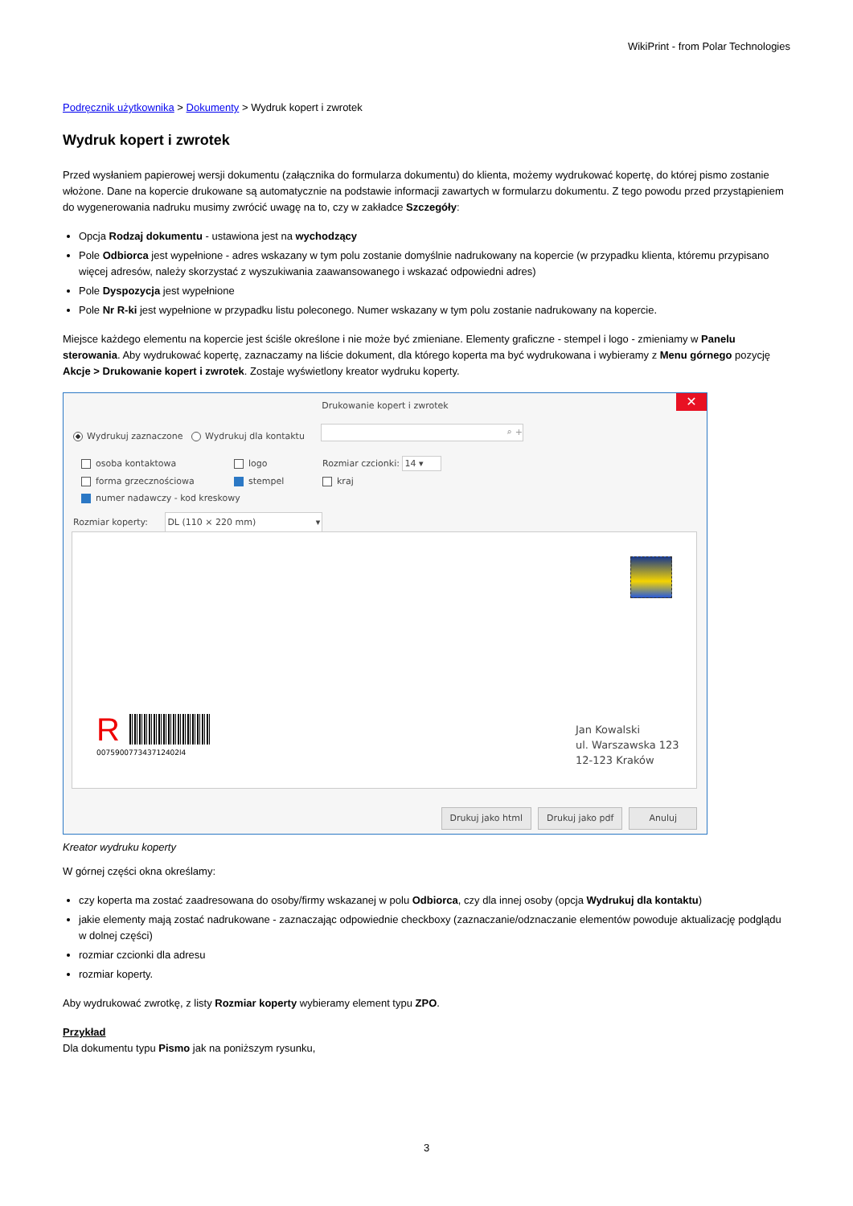WikiPrint - from Polar Technologies
Podręcznik użytkownika > Dokumenty > Wydruk kopert i zwrotek
Wydruk kopert i zwrotek
Przed wysłaniem papierowej wersji dokumentu (załącznika do formularza dokumentu) do klienta, możemy wydrukować kopertę, do której pismo zostanie włożone. Dane na kopercie drukowane są automatycznie na podstawie informacji zawartych w formularzu dokumentu. Z tego powodu przed przystąpieniem do wygenerowania nadruku musimy zwrócić uwagę na to, czy w zakładce Szczegóły:
Opcja Rodzaj dokumentu - ustawiona jest na wychodzący
Pole Odbiorca jest wypełnione - adres wskazany w tym polu zostanie domyślnie nadrukowany na kopercie (w przypadku klienta, któremu przypisano więcej adresów, należy skorzystać z wyszukiwania zaawansowanego i wskazać odpowiedni adres)
Pole Dyspozycja jest wypełnione
Pole Nr R-ki jest wypełnione w przypadku listu poleconego. Numer wskazany w tym polu zostanie nadrukowany na kopercie.
Miejsce każdego elementu na kopercie jest ściśle określone i nie może być zmieniane. Elementy graficzne - stempel i logo - zmieniamy w Panelu sterowania. Aby wydrukować kopertę, zaznaczamy na liście dokument, dla którego koperta ma być wydrukowana i wybieramy z Menu górnego pozycję Akcje > Drukowanie kopert i zwrotek. Zostaje wyświetlony kreator wydruku koperty.
Drukowanie kopert i zwrotek
✕
Wydrukuj zaznaczone Wydrukuj dla kontaktu
⌕ +
osoba kontaktowa logo Rozmiar czcionki: 14 ▾
forma grzecznościowa stempel kraj
numer nadawczy - kod kreskowy
Rozmiar koperty: DL (110 × 220 mm) ▾
R
007590077343712402l4
Jan Kowalski
ul. Warszawska 123
12-123 Kraków
Drukuj jako html Drukuj jako pdf Anuluj
Kreator wydruku koperty
W górnej części okna określamy:
czy koperta ma zostać zaadresowana do osoby/firmy wskazanej w polu Odbiorca, czy dla innej osoby (opcja Wydrukuj dla kontaktu)
jakie elementy mają zostać nadrukowane - zaznaczając odpowiednie checkboxy (zaznaczanie/odznaczanie elementów powoduje aktualizację podglądu w dolnej części)
rozmiar czcionki dla adresu
rozmiar koperty.
Aby wydrukować zwrotkę, z listy Rozmiar koperty wybieramy element typu ZPO.
Przykład
Dla dokumentu typu Pismo jak na poniższym rysunku,
3